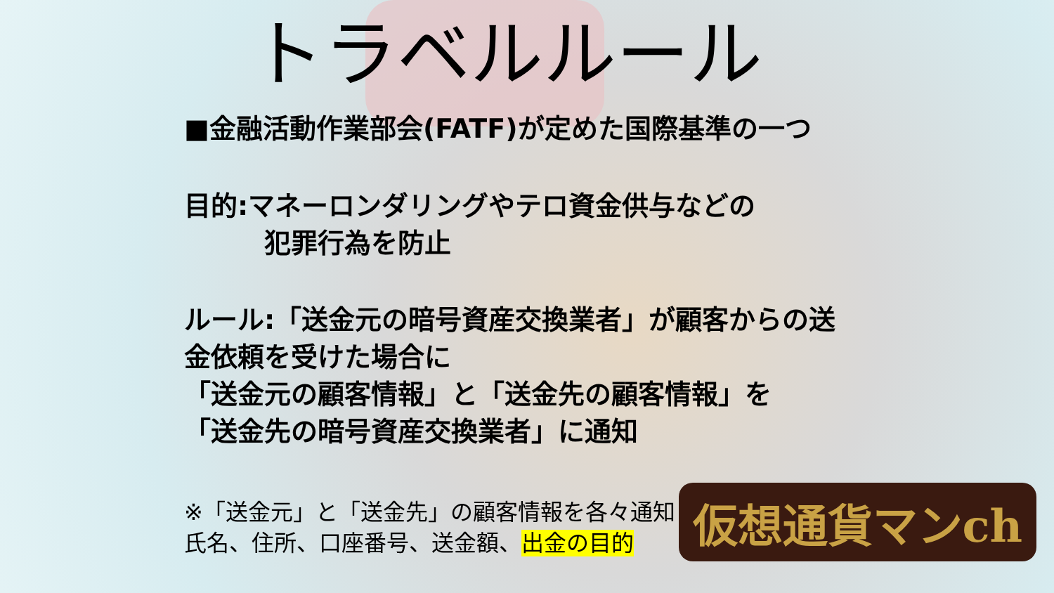トラベルルール
■金融活動作業部会(FATF)が定めた国際基準の一つ
目的:マネーロンダリングやテロ資金供与などの
犯罪行為を防止
ルール:「送金元の暗号資産交換業者」が顧客からの送
金依頼を受けた場合に
「送金元の顧客情報」と「送金先の顧客情報」を
「送金先の暗号資産交換業者」に通知
※「送金元」と「送金先」の顧客情報を各々通知
氏名、住所、口座番号、送金額、出金の目的
仮想通貨マンch